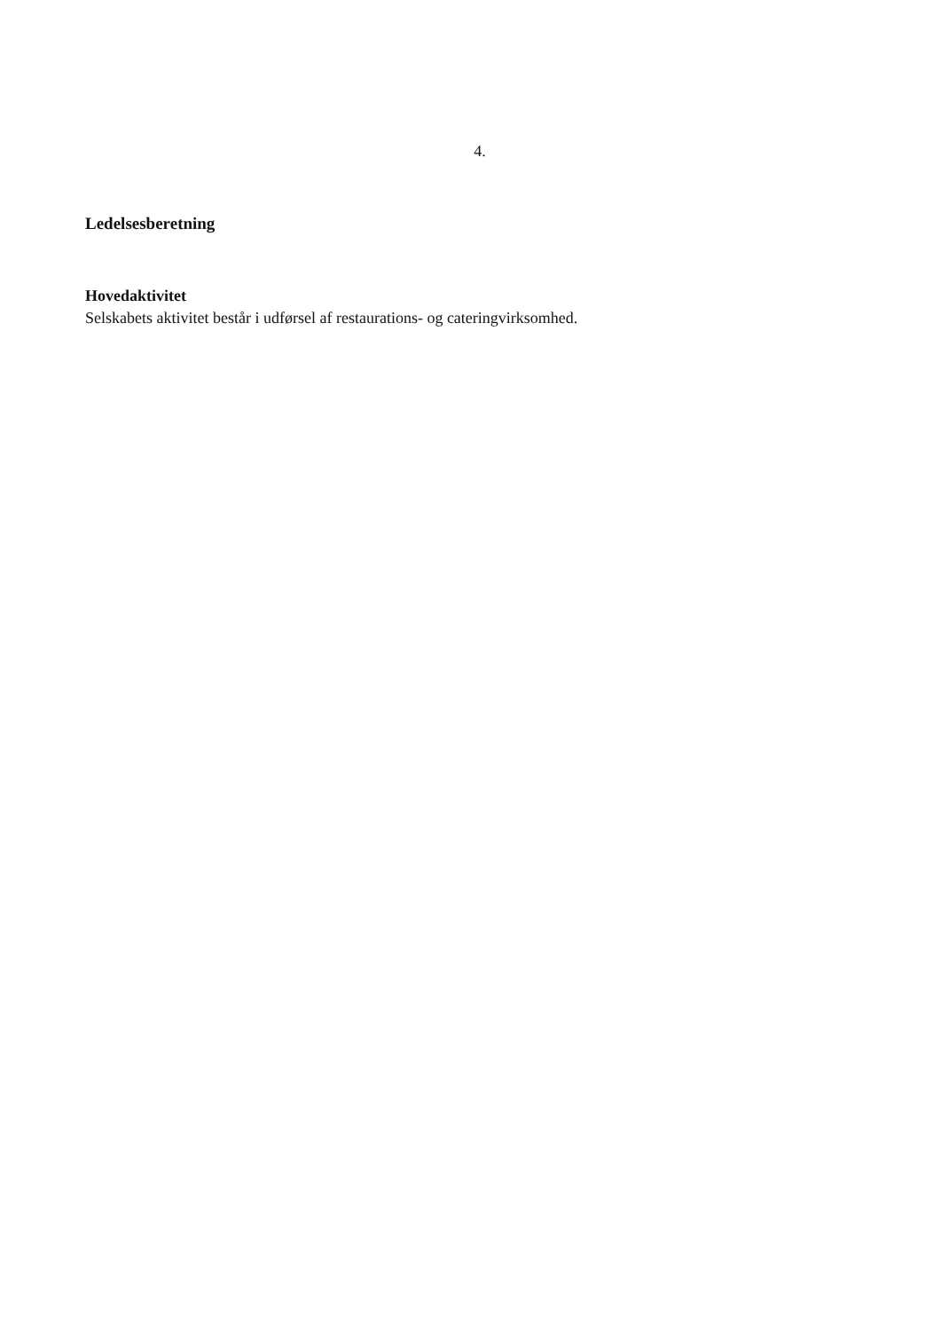4.
Ledelsesberetning
Hovedaktivitet
Selskabets aktivitet består i udførsel af restaurations- og cateringvirksomhed.